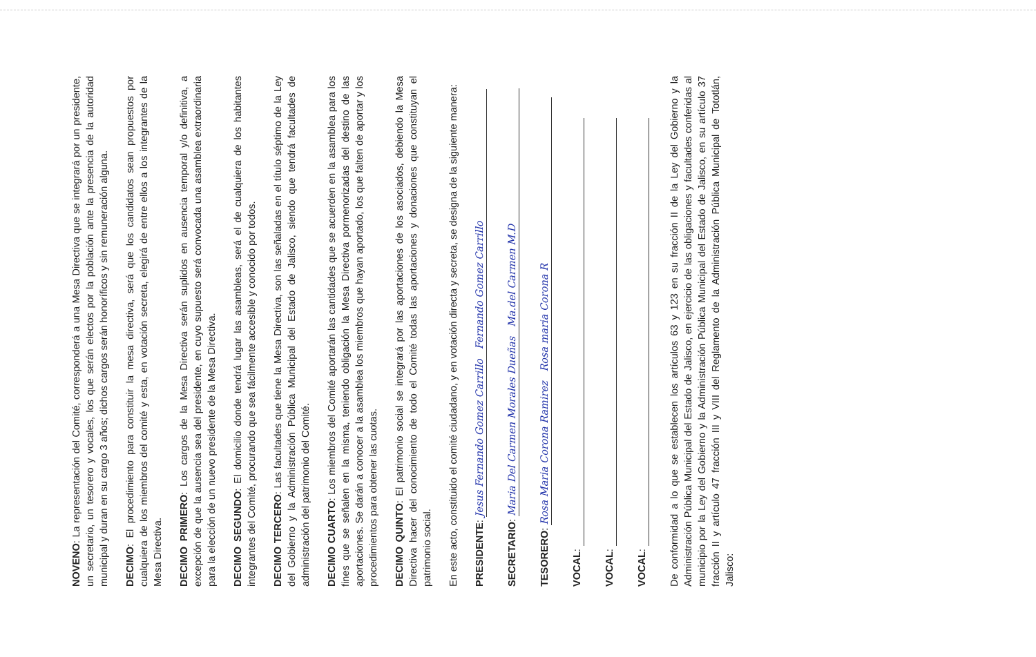NOVENO: La representación del Comité, corresponderá a una Mesa Directiva que se integrará por un presidente, un secretario, un tesorero y vocales, los que serán electos por la población ante la presencia de la autoridad municipal y duran en su cargo 3 años; dichos cargos serán honoríficos y sin remuneración alguna.
DECIMO: El procedimiento para constituir la mesa directiva, será que los candidatos sean propuestos por cualquiera de los miembros del comité y esta, en votación secreta, elegirá de entre ellos a los integrantes de la Mesa Directiva.
DECIMO PRIMERO: Los cargos de la Mesa Directiva serán suplidos en ausencia temporal y/o definitiva, a excepción de que la ausencia sea del presidente, en cuyo supuesto será convocada una asamblea extraordinaria para la elección de un nuevo presidente de la Mesa Directiva.
DECIMO SEGUNDO: El domicilio donde tendrá lugar las asambleas, será el de cualquiera de los habitantes integrantes del Comité, procurando que sea fácilmente accesible y conocido por todos.
DECIMO TERCERO: Las facultades que tiene la Mesa Directiva, son las señaladas en el título séptimo de la Ley del Gobierno y la Administración Pública Municipal del Estado de Jalisco, siendo que tendrá facultades de administración del patrimonio del Comité.
DECIMO CUARTO: Los miembros del Comité aportarán las cantidades que se acuerden en la asamblea para los fines que se señalen en la misma, teniendo obligación la Mesa Directiva pormenorizadas del destino de las aportaciones. Se darán a conocer a la asamblea los miembros que hayan aportado, los que falten de aportar y los procedimientos para obtener las cuotas.
DECIMO QUINTO: El patrimonio social se integrará por las aportaciones de los asociados, debiendo la Mesa Directiva hacer del conocimiento de todo el Comité todas las aportaciones y donaciones que constituyan el patrimonio social.
En este acto, constituido el comité ciudadano, y en votación directa y secreta, se designa de la siguiente manera:
PRESIDENTE: Jesus Fernando Gomez Carrillo Fernando Gomez Carrillo
SECRETARIO: Maria Del Carmen Morales Dueñas Ma.del Carmen M.D
TESORERO: Rosa Maria Corona Ramirez Rosa maria Corona R
VOCAL:
VOCAL:
VOCAL:
De conformidad a lo que se establecen los artículos 63 y 123 en su fracción II de la Ley del Gobierno y la Administración Pública Municipal del Estado de Jalisco, en ejercicio de las obligaciones y facultades conferidas al municipio por la Ley del Gobierno y la Administración Pública Municipal del Estado de Jalisco, en su artículo 37 fracción II y artículo 47 fracción III y VIII del Reglamento de la Administración Pública Municipal de Tototlán, Jalisco: